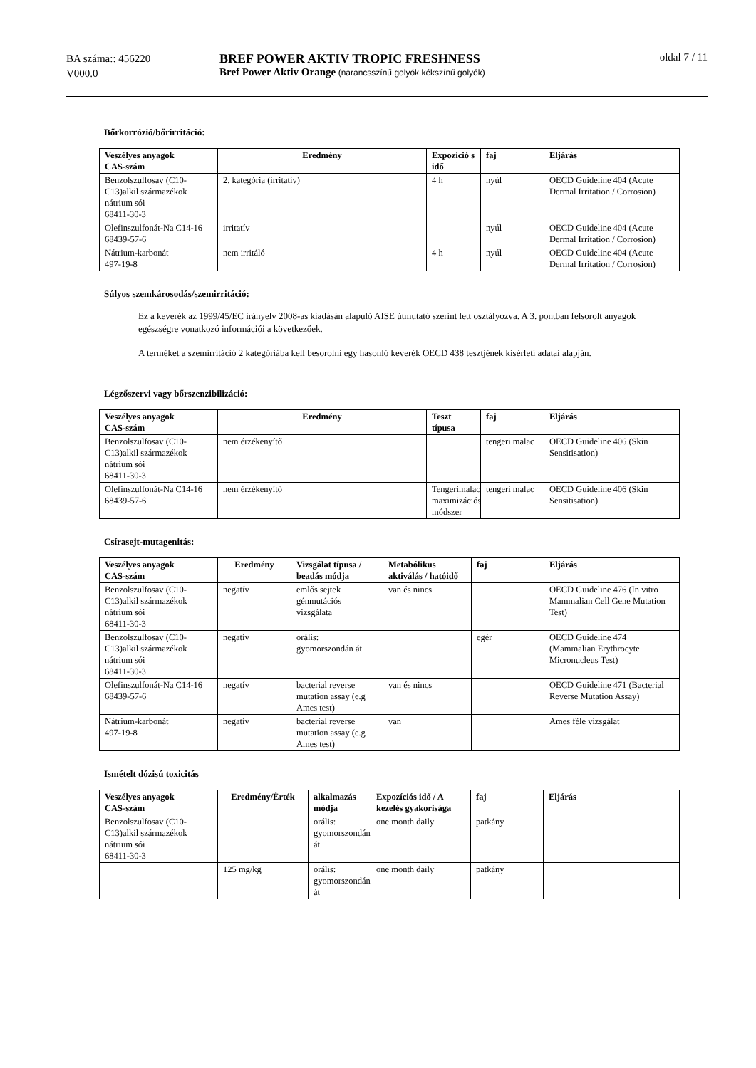BA száma:: 456220
V000.0
BREF POWER AKTIV TROPIC FRESHNESS
Bref Power Aktiv Orange (narancsszínű golyók kékszínű golyók)
oldal 7 / 11
Bőrkorrózió/bőrirritáció:
| Veszélyes anyagok CAS-szám | Eredmény | Expozíció s idő | faj | Eljárás |
| --- | --- | --- | --- | --- |
| Benzolszulfosav (C10-C13)alkil származékok nátrium sói 68411-30-3 | 2. kategória (irritatív) | 4 h | nyúl | OECD Guideline 404 (Acute Dermal Irritation / Corrosion) |
| Olefinszulfonát-Na C14-16 68439-57-6 | irritatív | | nyúl | OECD Guideline 404 (Acute Dermal Irritation / Corrosion) |
| Nátrium-karbonát 497-19-8 | nem irritáló | 4 h | nyúl | OECD Guideline 404 (Acute Dermal Irritation / Corrosion) |
Súlyos szemkárosodás/szemirritáció:
Ez a keverék az 1999/45/EC irányelv 2008-as kiadásán alapuló AISE útmutató szerint lett osztályozva. A 3. pontban felsorolt anyagok egészségre vonatkozó információi a következőek.
A terméket a szemirritáció 2 kategóriába kell besorolni egy hasonló keverék OECD 438 tesztjének kísérleti adatai alapján.
Légzőszervi vagy bőrszenzibilizáció:
| Veszélyes anyagok CAS-szám | Eredmény | Teszt típusa | faj | Eljárás |
| --- | --- | --- | --- | --- |
| Benzolszulfosav (C10-C13)alkil származékok nátrium sói 68411-30-3 | nem érzékenyítő | | tengeri malac | OECD Guideline 406 (Skin Sensitisation) |
| Olefinszulfonát-Na C14-16 68439-57-6 | nem érzékenyítő | Tengerimalac maximizációs módszer | tengeri malac | OECD Guideline 406 (Skin Sensitisation) |
Csírasejt-mutagenitás:
| Veszélyes anyagok CAS-szám | Eredmény | Vizsgálat típusa / beadás módja | Metabólikus aktiválás / hatóidő | faj | Eljárás |
| --- | --- | --- | --- | --- | --- |
| Benzolszulfosav (C10-C13)alkil származékok nátrium sói 68411-30-3 | negatív | emlős sejtek génmutációs vizsgálata | van és nincs | | OECD Guideline 476 (In vitro Mammalian Cell Gene Mutation Test) |
| Benzolszulfosav (C10-C13)alkil származékok nátrium sói 68411-30-3 | negatív | orális: gyomorszondán át | | egér | OECD Guideline 474 (Mammalian Erythrocyte Micronucleus Test) |
| Olefinszulfonát-Na C14-16 68439-57-6 | negatív | bacterial reverse mutation assay (e.g Ames test) | van és nincs | | OECD Guideline 471 (Bacterial Reverse Mutation Assay) |
| Nátrium-karbonát 497-19-8 | negatív | bacterial reverse mutation assay (e.g Ames test) | van | | Ames féle vizsgálat |
Ismételt dózisú toxicitás
| Veszélyes anyagok CAS-szám | Eredmény/Érték | alkalmazás módja | Expozíciós idő / A kezelés gyakorisága | faj | Eljárás |
| --- | --- | --- | --- | --- | --- |
| Benzolszulfosav (C10-C13)alkil származékok nátrium sói 68411-30-3 | | orális: gyomorszondán át | one month daily | patkány | |
| | 125 mg/kg | orális: gyomorszondán át | one month daily | patkány | |